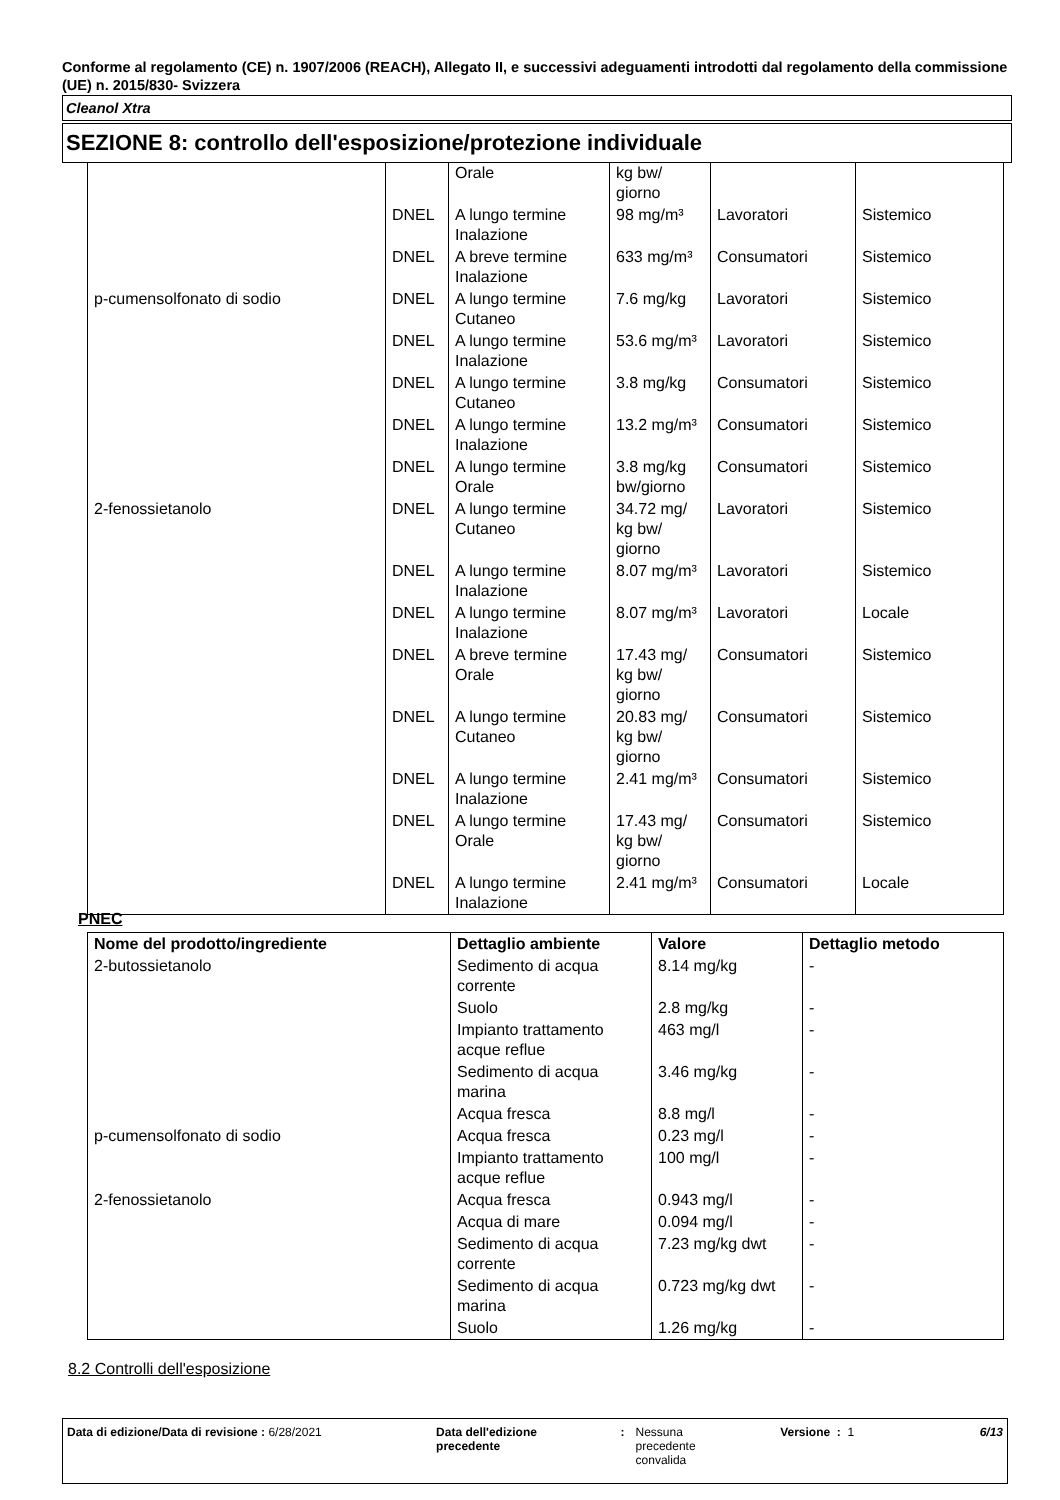Conforme al regolamento (CE) n. 1907/2006 (REACH), Allegato II, e successivi adeguamenti introdotti dal regolamento della commissione (UE) n. 2015/830- Svizzera
Cleanol Xtra
SEZIONE 8: controllo dell'esposizione/protezione individuale
| | | Orale | kg bw/ giorno | | |
| | DNEL | A lungo termine Inalazione | 98 mg/m³ | Lavoratori | Sistemico |
| | DNEL | A breve termine Inalazione | 633 mg/m³ | Consumatori | Sistemico |
| p-cumensolfonato di sodio | DNEL | A lungo termine Cutaneo | 7.6 mg/kg | Lavoratori | Sistemico |
| | DNEL | A lungo termine Inalazione | 53.6 mg/m³ | Lavoratori | Sistemico |
| | DNEL | A lungo termine Cutaneo | 3.8 mg/kg | Consumatori | Sistemico |
| | DNEL | A lungo termine Inalazione | 13.2 mg/m³ | Consumatori | Sistemico |
| | DNEL | A lungo termine Orale | 3.8 mg/kg bw/giorno | Consumatori | Sistemico |
| 2-fenossietanolo | DNEL | A lungo termine Cutaneo | 34.72 mg/ kg bw/ giorno | Lavoratori | Sistemico |
| | DNEL | A lungo termine Inalazione | 8.07 mg/m³ | Lavoratori | Sistemico |
| | DNEL | A lungo termine Inalazione | 8.07 mg/m³ | Lavoratori | Locale |
| | DNEL | A breve termine Orale | 17.43 mg/ kg bw/ giorno | Consumatori | Sistemico |
| | DNEL | A lungo termine Cutaneo | 20.83 mg/ kg bw/ giorno | Consumatori | Sistemico |
| | DNEL | A lungo termine Inalazione | 2.41 mg/m³ | Consumatori | Sistemico |
| | DNEL | A lungo termine Orale | 17.43 mg/ kg bw/ giorno | Consumatori | Sistemico |
| | DNEL | A lungo termine Inalazione | 2.41 mg/m³ | Consumatori | Locale |
PNEC
| Nome del prodotto/ingrediente | Dettaglio ambiente | Valore | Dettaglio metodo |
| --- | --- | --- | --- |
| 2-butossietanolo | Sedimento di acqua corrente | 8.14 mg/kg | - |
| | Suolo | 2.8 mg/kg | - |
| | Impianto trattamento acque reflue | 463 mg/l | - |
| | Sedimento di acqua marina | 3.46 mg/kg | - |
| | Acqua fresca | 8.8 mg/l | - |
| p-cumensolfonato di sodio | Acqua fresca | 0.23 mg/l | - |
| | Impianto trattamento acque reflue | 100 mg/l | - |
| 2-fenossietanolo | Acqua fresca | 0.943 mg/l | - |
| | Acqua di mare | 0.094 mg/l | - |
| | Sedimento di acqua corrente | 7.23 mg/kg dwt | - |
| | Sedimento di acqua marina | 0.723 mg/kg dwt | - |
| | Suolo | 1.26 mg/kg | - |
8.2 Controlli dell'esposizione
Data di edizione/Data di revisione : 6/28/2021 Data dell'edizione
precedente
: Nessuna
precedente
convalida
Versione : 1 6/13